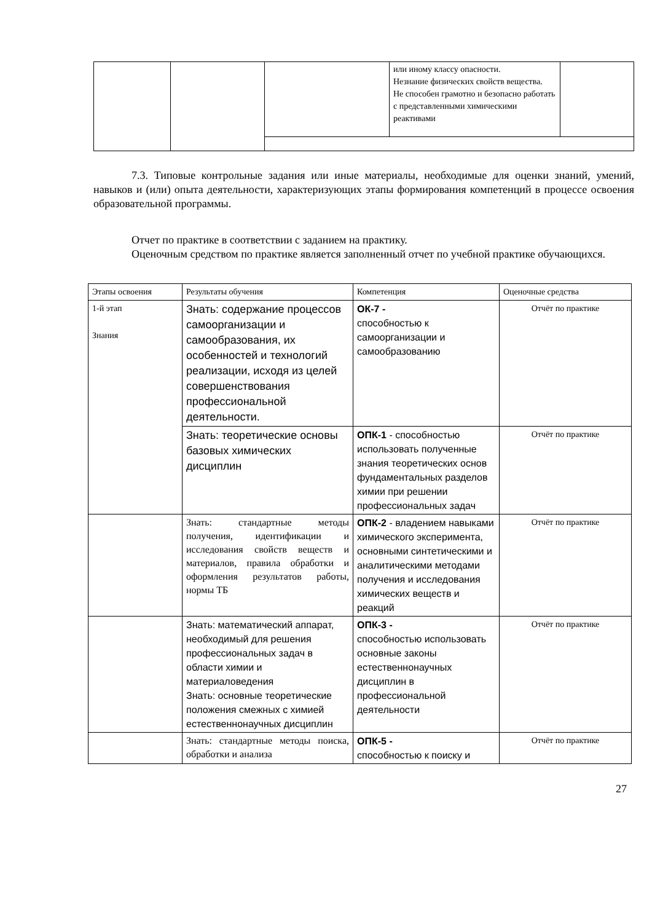| | | | или иному классу опасности. Незнание физических свойств вещества. Не способен грамотно и безопасно работать с представленными химическими реактивами | |
7.3. Типовые контрольные задания или иные материалы, необходимые для оценки знаний, умений, навыков и (или) опыта деятельности, характеризующих этапы формирования компетенций в процессе освоения образовательной программы.
Отчет по практике в соответствии с заданием на практику.
Оценочным средством по практике является заполненный отчет по учебной практике обучающихся.
| Этапы освоения | Результаты обучения | Компетенция | Оценочные средства |
| --- | --- | --- | --- |
| 1-й этап Знания | Знать: содержание процессов самоорганизации и самообразования, их особенностей и технологий реализации, исходя из целей совершенствования профессиональной деятельности. | ОК-7 - способностью к самоорганизации и самообразованию | Отчёт по практике |
| | Знать: теоретические основы базовых химических дисциплин | ОПК-1 - способностью использовать полученные знания теоретических основ фундаментальных разделов химии при решении профессиональных задач | Отчёт по практике |
| | Знать: стандартные методы получения, идентификации и исследования свойств веществ и материалов, правила обработки и оформления результатов работы, нормы ТБ | ОПК-2 - владением навыками химического эксперимента, основными синтетическими и аналитическими методами получения и исследования химических веществ и реакций | Отчёт по практике |
| | Знать: математический аппарат, необходимый для решения профессиональных задач в области химии и материаловедения Знать: основные теоретические положения смежных с химией естественнонаучных дисциплин | ОПК-3 - способностью использовать основные законы естественнонаучных дисциплин в профессиональной деятельности | Отчёт по практике |
| | Знать: стандартные методы поиска, обработки и анализа | ОПК-5 - способностью к поиску и | Отчёт по практике |
27